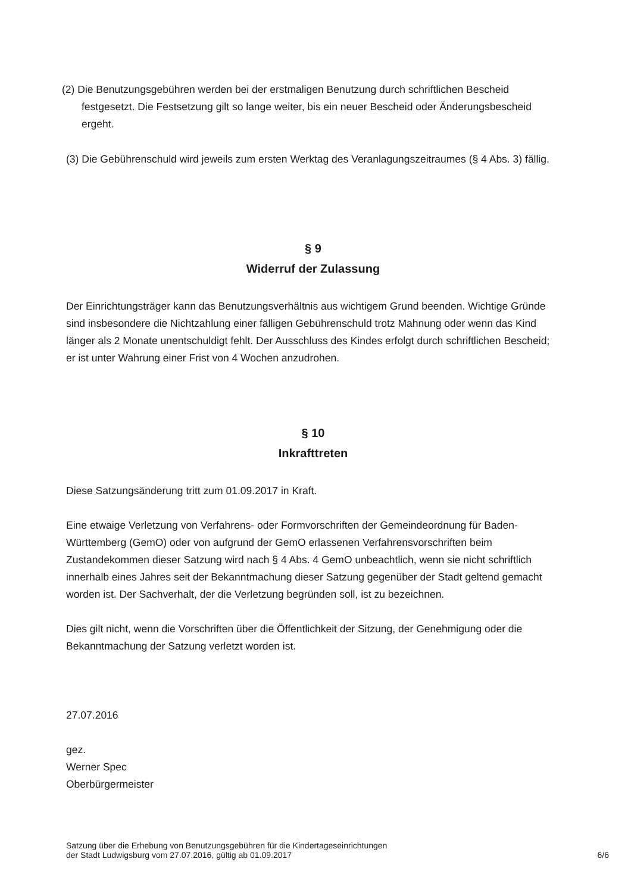(2) Die Benutzungsgebühren werden bei der erstmaligen Benutzung durch schriftlichen Bescheid festgesetzt. Die Festsetzung gilt so lange weiter, bis ein neuer Bescheid oder Änderungsbescheid ergeht.
(3) Die Gebührenschuld wird jeweils zum ersten Werktag des Veranlagungszeitraumes (§ 4 Abs. 3) fällig.
§ 9
Widerruf der Zulassung
Der Einrichtungsträger kann das Benutzungsverhältnis aus wichtigem Grund beenden. Wichtige Gründe sind insbesondere die Nichtzahlung einer fälligen Gebührenschuld trotz Mahnung oder wenn das Kind länger als 2 Monate unentschuldigt fehlt. Der Ausschluss des Kindes erfolgt durch schriftlichen Bescheid; er ist unter Wahrung einer Frist von 4 Wochen anzudrohen.
§ 10
Inkrafttreten
Diese Satzungsänderung tritt zum 01.09.2017 in Kraft.
Eine etwaige Verletzung von Verfahrens- oder Formvorschriften der Gemeindeordnung für Baden-Württemberg (GemO) oder von aufgrund der GemO erlassenen Verfahrensvorschriften beim Zustandekommen dieser Satzung wird nach § 4 Abs. 4 GemO unbeachtlich, wenn sie nicht schriftlich innerhalb eines Jahres seit der Bekanntmachung dieser Satzung gegenüber der Stadt geltend gemacht worden ist. Der Sachverhalt, der die Verletzung begründen soll, ist zu bezeichnen.
Dies gilt nicht, wenn die Vorschriften über die Öffentlichkeit der Sitzung, der Genehmigung oder die Bekanntmachung der Satzung verletzt worden ist.
27.07.2016
gez.
Werner Spec
Oberbürgermeister
Satzung über die Erhebung von Benutzungsgebühren für die Kindertageseinrichtungen
der Stadt Ludwigsburg vom 27.07.2016, gültig ab 01.09.2017
6/6